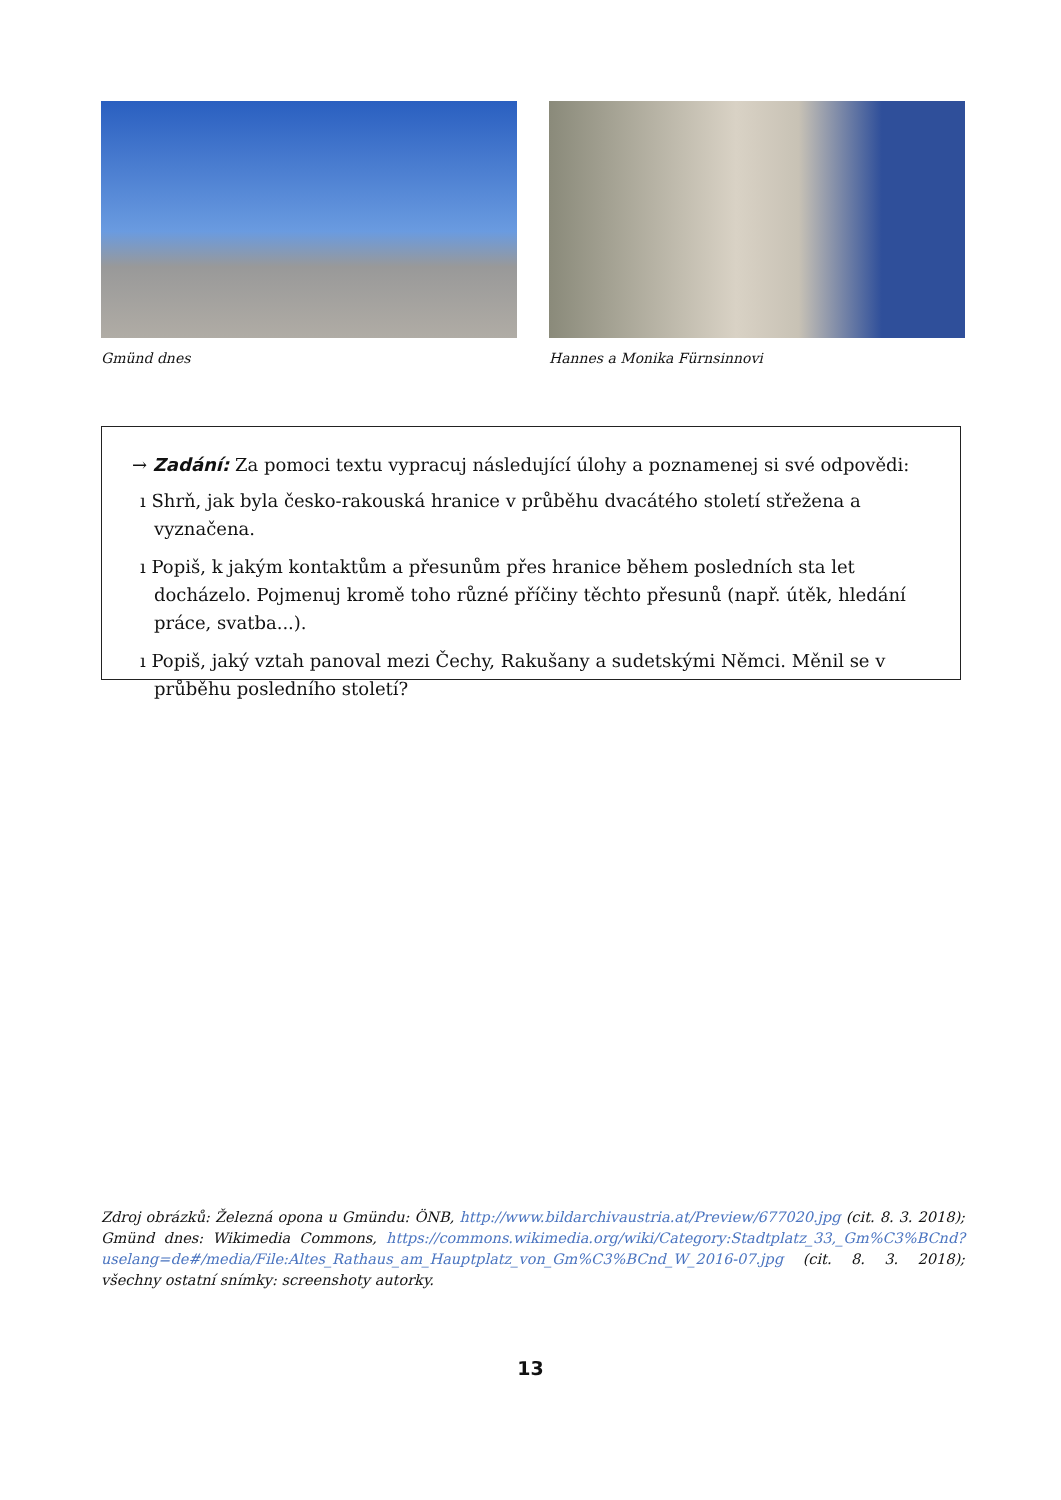Gmünd dnes Hannes a Monika Fürnsinnovi
→ Zadání: Za pomoci textu vypracuj následující úlohy a poznamenej si své odpovědi:
ı Shrň, jak byla česko-rakouská hranice v průběhu dvacátého století střežena a vyznačena.
ı Popiš, k jakým kontaktům a přesunům přes hranice během posledních sta let docházelo. Pojmenuj kromě toho různé příčiny těchto přesunů (např. útěk, hledání práce, svatba...).
ı Popiš, jaký vztah panoval mezi Čechy, Rakušany a sudetskými Němci. Měnil se v průběhu posledního století?
Zdroj obrázků: Železná opona u Gmündu: ÖNB, http://www.bildarchivaustria.at/Preview/677020.jpg (cit. 8. 3. 2018); Gmünd dnes: Wikimedia Commons, https://commons.wikimedia.org/wiki/Category:Stadtplatz_33,_Gm%C3%BCnd?uselang=de#/media/File:Altes_Rathaus_am_Hauptplatz_von_Gm%C3%BCnd_W_2016-07.jpg (cit. 8. 3. 2018); všechny ostatní snímky: screenshoty autorky.
13